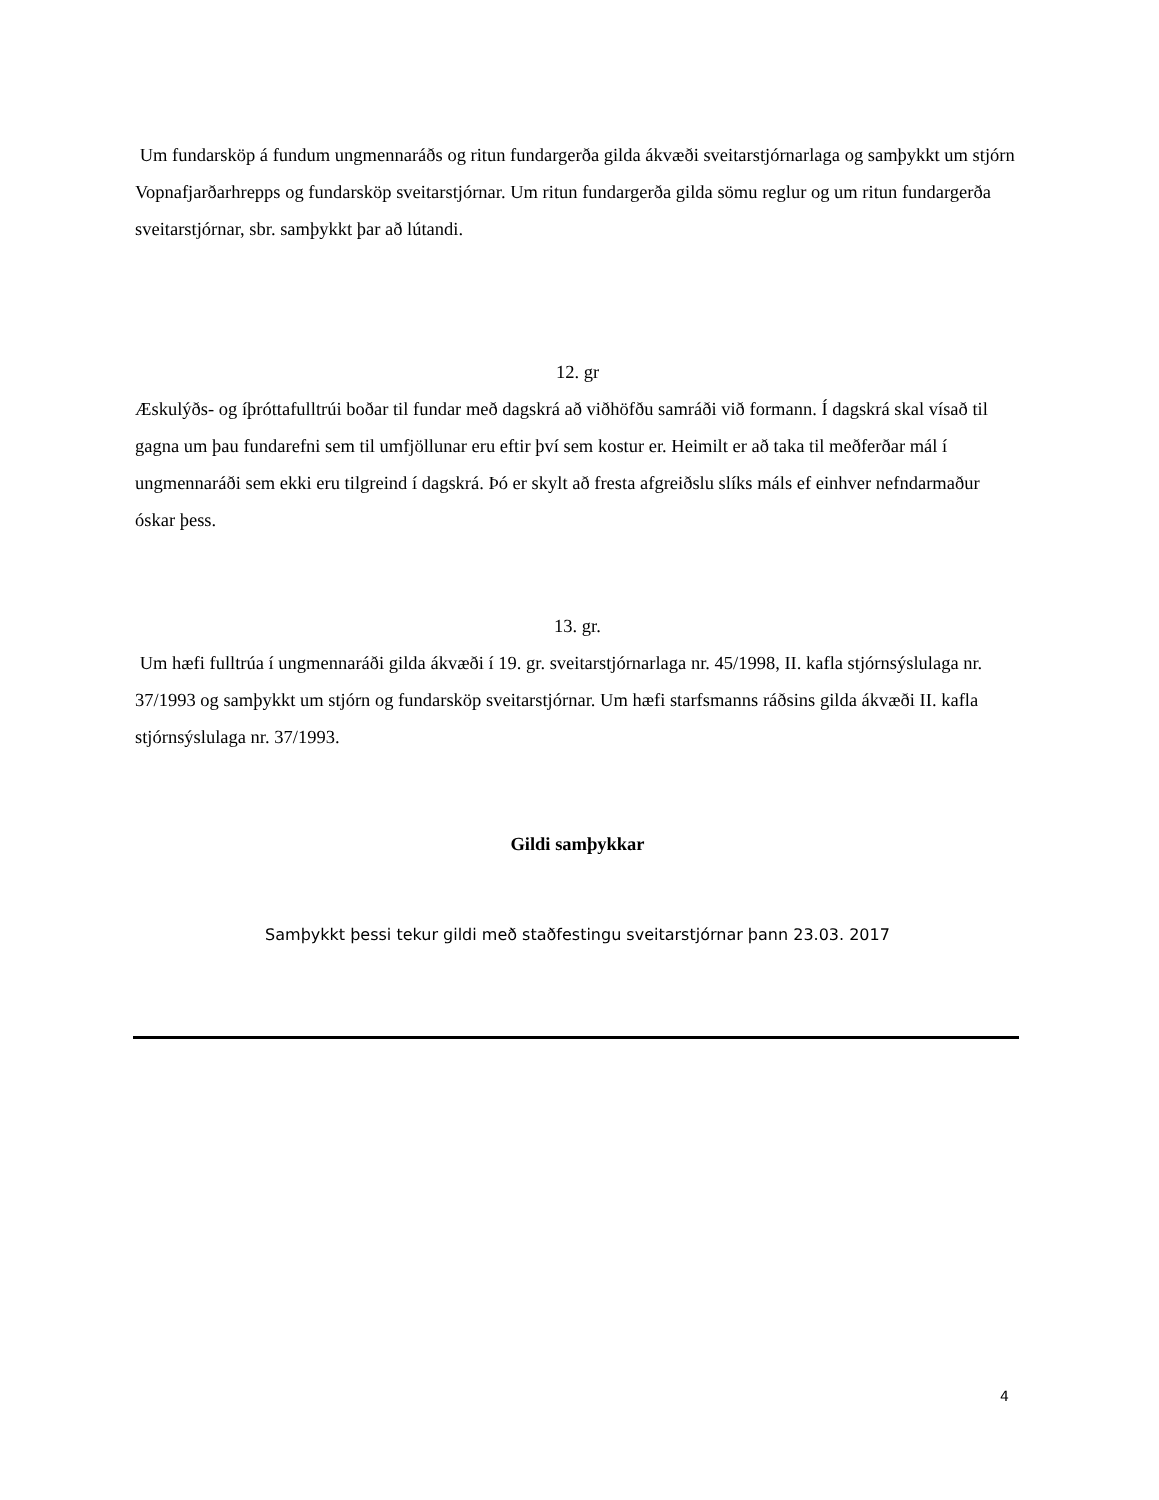Um fundarsköp á fundum ungmennaráðs og ritun fundargerða gilda ákvæði sveitarstjórnarlaga og samþykkt um stjórn Vopnafjarðarhrepps og fundarsköp sveitarstjórnar. Um ritun fundargerða gilda sömu reglur og um ritun fundargerða sveitarstjórnar, sbr. samþykkt þar að lútandi.
12. gr
Æskulýðs- og íþróttafulltrúi boðar til fundar með dagskrá að viðhöfðu samráði við formann. Í dagskrá skal vísað til gagna um þau fundarefni sem til umfjöllunar eru eftir því sem kostur er. Heimilt er að taka til meðferðar mál í ungmennaráði sem ekki eru tilgreind í dagskrá. Þó er skylt að fresta afgreiðslu slíks máls ef einhver nefndarmaður óskar þess.
13. gr.
Um hæfi fulltrúa í ungmennaráði gilda ákvæði í 19. gr. sveitarstjórnarlaga nr. 45/1998, II. kafla stjórnsýslulaga nr. 37/1993 og samþykkt um stjórn og fundarsköp sveitarstjórnar. Um hæfi starfsmanns ráðsins gilda ákvæði II. kafla stjórnsýslulaga nr. 37/1993.
Gildi samþykkar
Samþykkt þessi tekur gildi með staðfestingu sveitarstjórnar þann 23.03. 2017
4